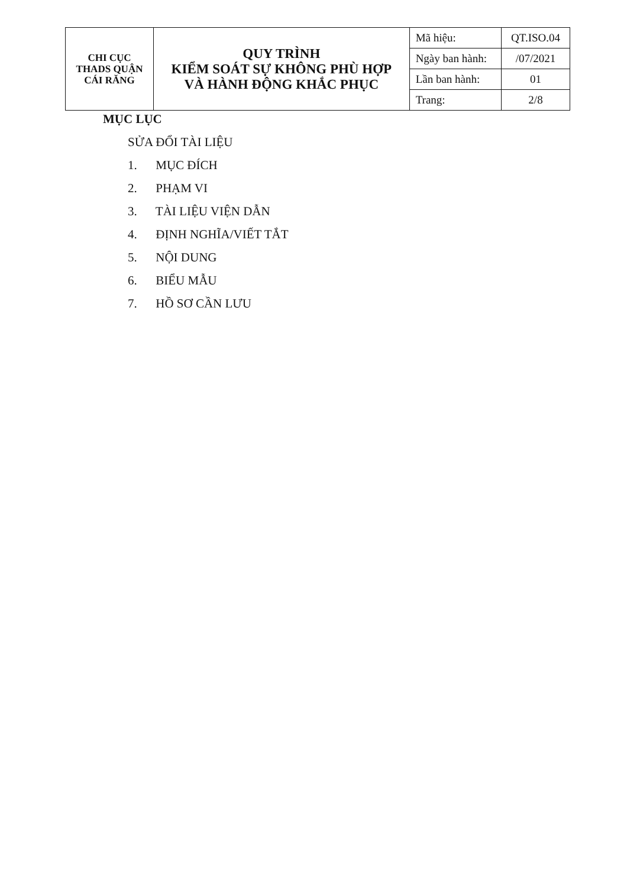| CHI CỤC THADS QUẬN CÁI RĂNG | QUY TRÌNH KIỂM SOÁT SỰ KHÔNG PHÙ HỢP VÀ HÀNH ĐỘNG KHẮC PHỤC | Mã hiệu: | QT.ISO.04 |
| | | Ngày ban hành: | /07/2021 |
| | | Lần ban hành: | 01 |
| | | Trang: | 2/8 |
MỤC LỤC
SỬA ĐỔI TÀI LIỆU
1. MỤC ĐÍCH
2. PHẠM VI
3. TÀI LIỆU VIỆN DẪN
4. ĐỊNH NGHĨA/VIẾT TẮT
5. NỘI DUNG
6. BIỂU MẪU
7. HỒ SƠ CẦN LƯU